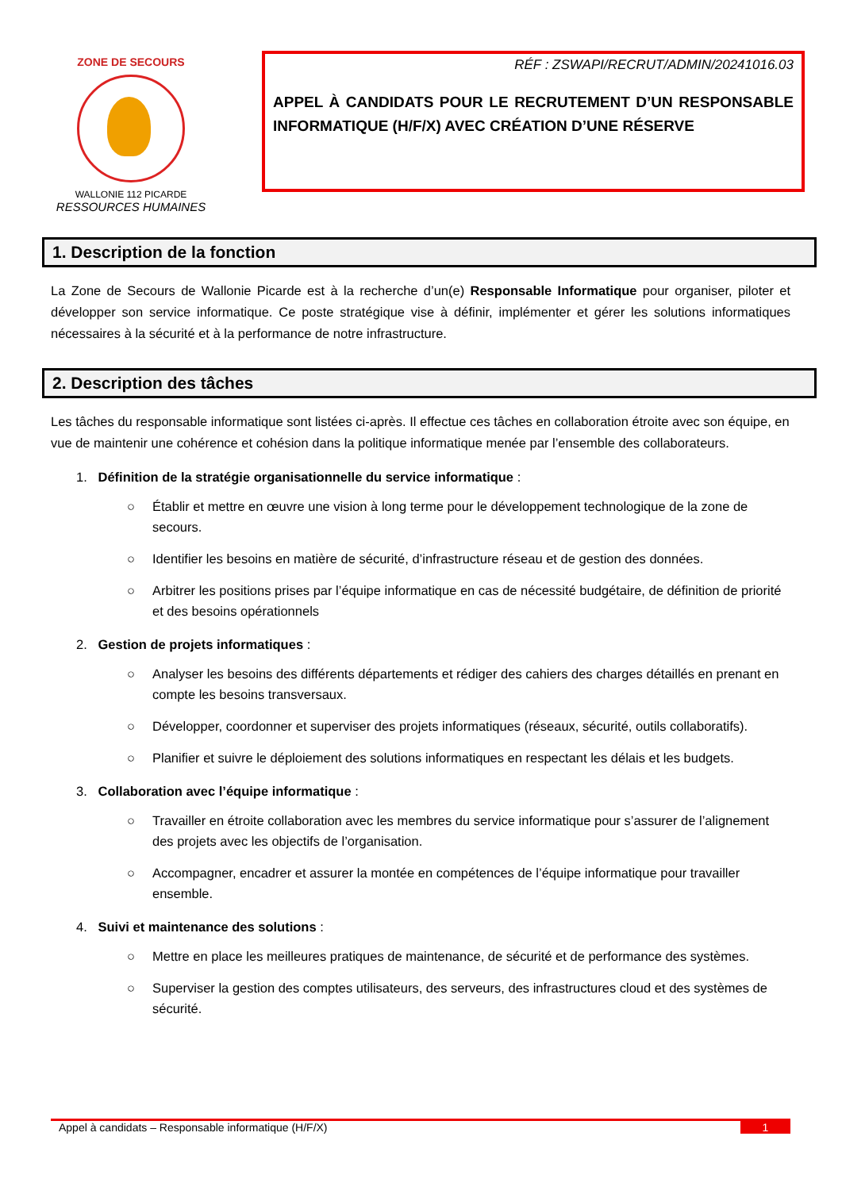ZONE DE SECOURS
WALLONIE 112 PICARDE
RESSOURCES HUMAINES
RÉF : ZSWAPI/RECRUT/ADMIN/20241016.03
APPEL À CANDIDATS POUR LE RECRUTEMENT D’UN RESPONSABLE INFORMATIQUE (H/F/X) AVEC CRÉATION D’UNE RÉSERVE
1. Description de la fonction
La Zone de Secours de Wallonie Picarde est à la recherche d’un(e) Responsable Informatique pour organiser, piloter et développer son service informatique. Ce poste stratégique vise à définir, implémenter et gérer les solutions informatiques nécessaires à la sécurité et à la performance de notre infrastructure.
2. Description des tâches
Les tâches du responsable informatique sont listées ci-après. Il effectue ces tâches en collaboration étroite avec son équipe, en vue de maintenir une cohérence et cohésion dans la politique informatique menée par l’ensemble des collaborateurs.
1. Définition de la stratégie organisationnelle du service informatique :
○ Établir et mettre en œuvre une vision à long terme pour le développement technologique de la zone de secours.
○ Identifier les besoins en matière de sécurité, d’infrastructure réseau et de gestion des données.
○ Arbitrer les positions prises par l’équipe informatique en cas de nécessité budgétaire, de définition de priorité et des besoins opérationnels
2. Gestion de projets informatiques :
○ Analyser les besoins des différents départements et rédiger des cahiers des charges détaillés en prenant en compte les besoins transversaux.
○ Développer, coordonner et superviser des projets informatiques (réseaux, sécurité, outils collaboratifs).
○ Planifier et suivre le déploiement des solutions informatiques en respectant les délais et les budgets.
3. Collaboration avec l’équipe informatique :
○ Travailler en étroite collaboration avec les membres du service informatique pour s’assurer de l’alignement des projets avec les objectifs de l’organisation.
○ Accompagner, encadrer et assurer la montée en compétences de l’équipe informatique pour travailler ensemble.
4. Suivi et maintenance des solutions :
○ Mettre en place les meilleures pratiques de maintenance, de sécurité et de performance des systèmes.
○ Superviser la gestion des comptes utilisateurs, des serveurs, des infrastructures cloud et des systèmes de sécurité.
Appel à candidats – Responsable informatique (H/F/X) 1